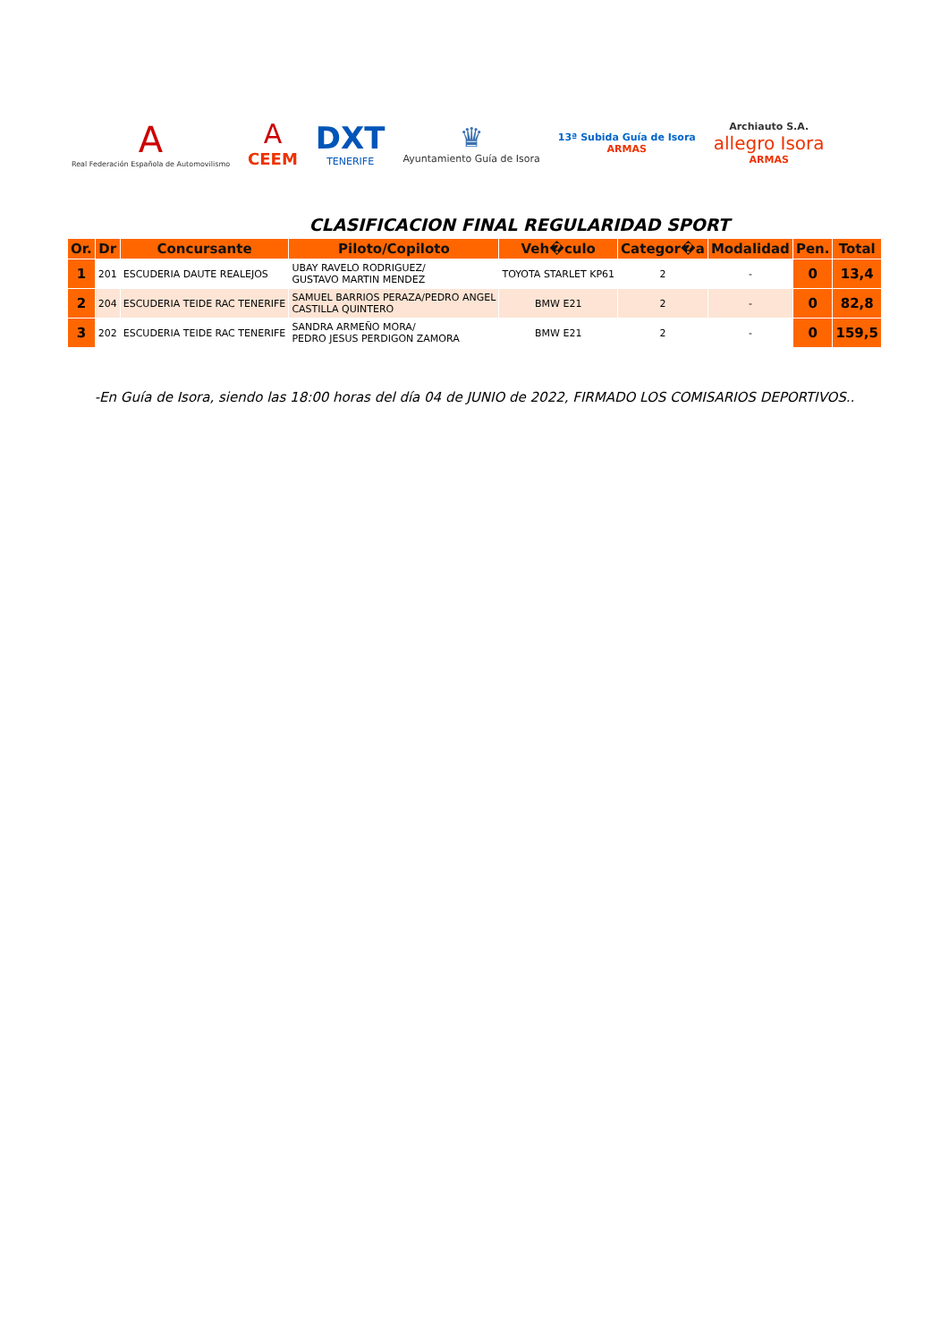A
Real Federación Española de Automovilismo
A
CEEM
DXT
TENERIFE
♛
Ayuntamiento Guía de Isora
13ª Subida Guía de Isora
ARMAS
Archiauto S.A.
allegro Isora
ARMAS
CLASIFICACION FINAL REGULARIDAD SPORT
| Or. | Dr | Concursante | Piloto/Copiloto | Veh�culo | Categor�a | Modalidad | Pen. | Total |
| --- | --- | --- | --- | --- | --- | --- | --- | --- |
| 1 | 201 | ESCUDERIA DAUTE REALEJOS | UBAY RAVELO RODRIGUEZ/ GUSTAVO MARTIN MENDEZ | TOYOTA STARLET KP61 | 2 | - | 0 | 13,4 |
| 2 | 204 | ESCUDERIA TEIDE RAC TENERIFE | SAMUEL BARRIOS PERAZA/PEDRO ANGEL CASTILLA QUINTERO | BMW E21 | 2 | - | 0 | 82,8 |
| 3 | 202 | ESCUDERIA TEIDE RAC TENERIFE | SANDRA ARMEÑO MORA/ PEDRO JESUS PERDIGON ZAMORA | BMW E21 | 2 | - | 0 | 159,5 |
-En Guía de Isora, siendo las 18:00 horas del día 04 de JUNIO de 2022, FIRMADO LOS COMISARIOS DEPORTIVOS..